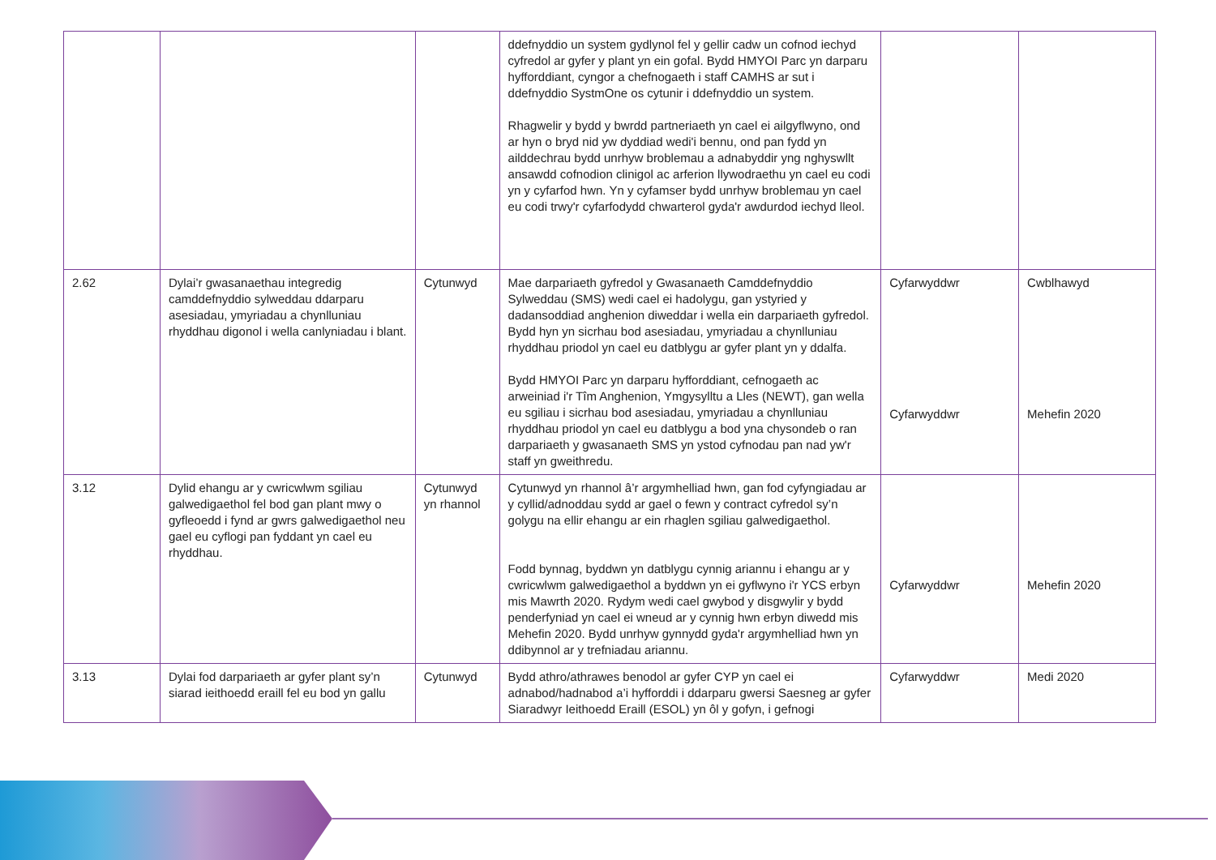| | | | ddefnyddio un system gydlynol fel y gellir cadw un cofnod iechyd cyfredol ar gyfer y plant yn ein gofal. Bydd HMYOI Parc yn darparu hyfforddiant, cyngor a chefnogaeth i staff CAMHS ar sut i ddefnyddio SystmOne os cytunir i ddefnyddio un system. Rhagwelir y bydd y bwrdd partneriaeth yn cael ei ailgyflwyno, ond ar hyn o bryd nid yw dyddiad wedi'i bennu, ond pan fydd yn ailddechrau bydd unrhyw broblemau a adnabyddir yng nghyswllt ansawdd cofnodion clinigol ac arferion llywodraethu yn cael eu codi yn y cyfarfod hwn. Yn y cyfamser bydd unrhyw broblemau yn cael eu codi trwy'r cyfarfodydd chwarterol gyda'r awdurdod iechyd lleol. | | |
| 2.62 | Dylai’r gwasanaethau integredig camddefnyddio sylweddau ddarparu asesiadau, ymyriadau a chynlluniau rhyddhau digonol i wella canlyniadau i blant. | Cytunwyd | Mae darpariaeth gyfredol y Gwasanaeth Camddefnyddio Sylweddau (SMS) wedi cael ei hadolygu, gan ystyried y dadansoddiad anghenion diweddar i wella ein darpariaeth gyfredol. Bydd hyn yn sicrhau bod asesiadau, ymyriadau a chynlluniau rhyddhau priodol yn cael eu datblygu ar gyfer plant yn y ddalfa. Bydd HMYOI Parc yn darparu hyfforddiant, cefnogaeth ac arweiniad i'r Tîm Anghenion, Ymgysylltu a Lles (NEWT), gan wella eu sgiliau i sicrhau bod asesiadau, ymyriadau a chynlluniau rhyddhau priodol yn cael eu datblygu a bod yna chysondeb o ran darpariaeth y gwasanaeth SMS yn ystod cyfnodau pan nad yw'r staff yn gweithredu. | Cyfarwyddwr Cyfarwyddwr | Cwblhawyd Mehefin 2020 |
| 3.12 | Dylid ehangu ar y cwricwlwm sgiliau galwedigaethol fel bod gan plant mwy o gyfleoedd i fynd ar gwrs galwedigaethol neu gael eu cyflogi pan fyddant yn cael eu rhyddhau. | Cytunwyd yn rhannol | Cytunwyd yn rhannol â’r argymhelliad hwn, gan fod cyfyngiadau ar y cyllid/adnoddau sydd ar gael o fewn y contract cyfredol sy’n golygu na ellir ehangu ar ein rhaglen sgiliau galwedigaethol. Fodd bynnag, byddwn yn datblygu cynnig ariannu i ehangu ar y cwricwlwm galwedigaethol a byddwn yn ei gyflwyno i'r YCS erbyn mis Mawrth 2020. Rydym wedi cael gwybod y disgwylir y bydd penderfyniad yn cael ei wneud ar y cynnig hwn erbyn diwedd mis Mehefin 2020. Bydd unrhyw gynnydd gyda'r argymhelliad hwn yn ddibynnol ar y trefniadau ariannu. | Cyfarwyddwr | Mehefin 2020 |
| 3.13 | Dylai fod darpariaeth ar gyfer plant sy’n siarad ieithoedd eraill fel eu bod yn gallu | Cytunwyd | Bydd athro/athrawes benodol ar gyfer CYP yn cael ei adnabod/hadnabod a’i hyfforddi i ddarparu gwersi Saesneg ar gyfer Siaradwyr Ieithoedd Eraill (ESOL) yn ôl y gofyn, i gefnogi | Cyfarwyddwr | Medi 2020 |